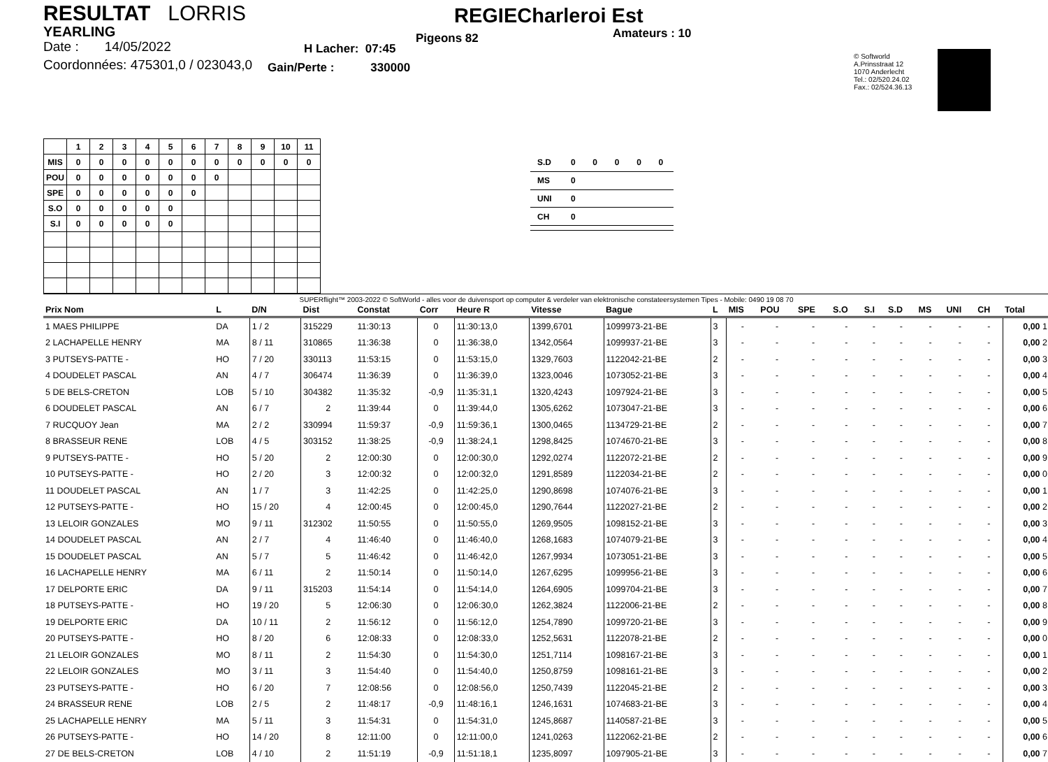RESULTAT LORRIS
YEARLING
Date : 14/05/2022
Coordonnées: 475301,0 / 023043,0
H Lacher: 07:45
Gain/Perte : 330000
REGIECharleroi Est
Pigeons 82 Amateurs : 10
© Softworld
A.Prinsstraat 12
1070 Anderlecht
Tel.: 02/520.24.02
Fax.: 02/524.36.13
| | 1 | 2 | 3 | 4 | 5 | 6 | 7 | 8 | 9 | 10 | 11 |
| --- | --- | --- | --- | --- | --- | --- | --- | --- | --- | --- | --- |
| MIS | 0 | 0 | 0 | 0 | 0 | 0 | 0 | 0 | 0 | 0 | 0 |
| POU | 0 | 0 | 0 | 0 | 0 | 0 | 0 | | | | |
| SPE | 0 | 0 | 0 | 0 | 0 | 0 | | | | | |
| S.O | 0 | 0 | 0 | 0 | 0 | | | | | | |
| S.I | 0 | 0 | 0 | 0 | 0 | | | | | | |
| S.D | 0 | 0 | 0 | 0 | 0 |
| MS | 0 | | | | |
| UNI | 0 | | | | |
| CH | 0 | | | | |
SUPERflight™ 2003-2022 © SoftWorld - alles voor de duivensport op computer & verdeler van elektronische constateersystemen Tipes - Mobile: 0490 19 08 70
| Prix Nom | L | D/N | Dist | Constat | Corr | Heure R | Vitesse | Bague | L | MIS | POU | SPE | S.O | S.I | S.D | MS | UNI | CH | Total |
| --- | --- | --- | --- | --- | --- | --- | --- | --- | --- | --- | --- | --- | --- | --- | --- | --- | --- | --- | --- |
| 1 MAES PHILIPPE | DA | 1 / 2 | 315229 | 11:30:13 | 0 | 11:30:13,0 | 1399,6701 | 1099973-21-BE | 3 | - | - | - | - | - | - | - | - | - | 0,00 1 |
| 2 LACHAPELLE HENRY | MA | 8 / 11 | 310865 | 11:36:38 | 0 | 11:36:38,0 | 1342,0564 | 1099937-21-BE | 3 | - | - | - | - | - | - | - | - | - | 0,00 2 |
| 3 PUTSEYS-PATTE - | HO | 7 / 20 | 330113 | 11:53:15 | 0 | 11:53:15,0 | 1329,7603 | 1122042-21-BE | 2 | - | - | - | - | - | - | - | - | - | 0,00 3 |
| 4 DOUDELET PASCAL | AN | 4 / 7 | 306474 | 11:36:39 | 0 | 11:36:39,0 | 1323,0046 | 1073052-21-BE | 3 | - | - | - | - | - | - | - | - | - | 0,00 4 |
| 5 DE BELS-CRETON | LOB | 5 / 10 | 304382 | 11:35:32 | -0,9 | 11:35:31,1 | 1320,4243 | 1097924-21-BE | 3 | - | - | - | - | - | - | - | - | - | 0,00 5 |
| 6 DOUDELET PASCAL | AN | 6 / 7 | 2 | 11:39:44 | 0 | 11:39:44,0 | 1305,6262 | 1073047-21-BE | 3 | - | - | - | - | - | - | - | - | - | 0,00 6 |
| 7 RUCQUOY Jean | MA | 2 / 2 | 330994 | 11:59:37 | -0,9 | 11:59:36,1 | 1300,0465 | 1134729-21-BE | 2 | - | - | - | - | - | - | - | - | - | 0,00 7 |
| 8 BRASSEUR RENE | LOB | 4 / 5 | 303152 | 11:38:25 | -0,9 | 11:38:24,1 | 1298,8425 | 1074670-21-BE | 3 | - | - | - | - | - | - | - | - | - | 0,00 8 |
| 9 PUTSEYS-PATTE - | HO | 5 / 20 | 2 | 12:00:30 | 0 | 12:00:30,0 | 1292,0274 | 1122072-21-BE | 2 | - | - | - | - | - | - | - | - | - | 0,00 9 |
| 10 PUTSEYS-PATTE - | HO | 2 / 20 | 3 | 12:00:32 | 0 | 12:00:32,0 | 1291,8589 | 1122034-21-BE | 2 | - | - | - | - | - | - | - | - | - | 0,00 0 |
| 11 DOUDELET PASCAL | AN | 1 / 7 | 3 | 11:42:25 | 0 | 11:42:25,0 | 1290,8698 | 1074076-21-BE | 3 | - | - | - | - | - | - | - | - | - | 0,00 1 |
| 12 PUTSEYS-PATTE - | HO | 15 / 20 | 4 | 12:00:45 | 0 | 12:00:45,0 | 1290,7644 | 1122027-21-BE | 2 | - | - | - | - | - | - | - | - | - | 0,00 2 |
| 13 LELOIR GONZALES | MO | 9 / 11 | 312302 | 11:50:55 | 0 | 11:50:55,0 | 1269,9505 | 1098152-21-BE | 3 | - | - | - | - | - | - | - | - | - | 0,00 3 |
| 14 DOUDELET PASCAL | AN | 2 / 7 | 4 | 11:46:40 | 0 | 11:46:40,0 | 1268,1683 | 1074079-21-BE | 3 | - | - | - | - | - | - | - | - | - | 0,00 4 |
| 15 DOUDELET PASCAL | AN | 5 / 7 | 5 | 11:46:42 | 0 | 11:46:42,0 | 1267,9934 | 1073051-21-BE | 3 | - | - | - | - | - | - | - | - | - | 0,00 5 |
| 16 LACHAPELLE HENRY | MA | 6 / 11 | 2 | 11:50:14 | 0 | 11:50:14,0 | 1267,6295 | 1099956-21-BE | 3 | - | - | - | - | - | - | - | - | - | 0,00 6 |
| 17 DELPORTE ERIC | DA | 9 / 11 | 315203 | 11:54:14 | 0 | 11:54:14,0 | 1264,6905 | 1099704-21-BE | 3 | - | - | - | - | - | - | - | - | - | 0,00 7 |
| 18 PUTSEYS-PATTE - | HO | 19 / 20 | 5 | 12:06:30 | 0 | 12:06:30,0 | 1262,3824 | 1122006-21-BE | 2 | - | - | - | - | - | - | - | - | - | 0,00 8 |
| 19 DELPORTE ERIC | DA | 10 / 11 | 2 | 11:56:12 | 0 | 11:56:12,0 | 1254,7890 | 1099720-21-BE | 3 | - | - | - | - | - | - | - | - | - | 0,00 9 |
| 20 PUTSEYS-PATTE - | HO | 8 / 20 | 6 | 12:08:33 | 0 | 12:08:33,0 | 1252,5631 | 1122078-21-BE | 2 | - | - | - | - | - | - | - | - | - | 0,00 0 |
| 21 LELOIR GONZALES | MO | 8 / 11 | 2 | 11:54:30 | 0 | 11:54:30,0 | 1251,7114 | 1098167-21-BE | 3 | - | - | - | - | - | - | - | - | - | 0,00 1 |
| 22 LELOIR GONZALES | MO | 3 / 11 | 3 | 11:54:40 | 0 | 11:54:40,0 | 1250,8759 | 1098161-21-BE | 3 | - | - | - | - | - | - | - | - | - | 0,00 2 |
| 23 PUTSEYS-PATTE - | HO | 6 / 20 | 7 | 12:08:56 | 0 | 12:08:56,0 | 1250,7439 | 1122045-21-BE | 2 | - | - | - | - | - | - | - | - | - | 0,00 3 |
| 24 BRASSEUR RENE | LOB | 2 / 5 | 2 | 11:48:17 | -0,9 | 11:48:16,1 | 1246,1631 | 1074683-21-BE | 3 | - | - | - | - | - | - | - | - | - | 0,00 4 |
| 25 LACHAPELLE HENRY | MA | 5 / 11 | 3 | 11:54:31 | 0 | 11:54:31,0 | 1245,8687 | 1140587-21-BE | 3 | - | - | - | - | - | - | - | - | - | 0,00 5 |
| 26 PUTSEYS-PATTE - | HO | 14 / 20 | 8 | 12:11:00 | 0 | 12:11:00,0 | 1241,0263 | 1122062-21-BE | 2 | - | - | - | - | - | - | - | - | - | 0,00 6 |
| 27 DE BELS-CRETON | LOB | 4 / 10 | 2 | 11:51:19 | -0,9 | 11:51:18,1 | 1235,8097 | 1097905-21-BE | 3 | - | - | - | - | - | - | - | - | - | 0,00 7 |